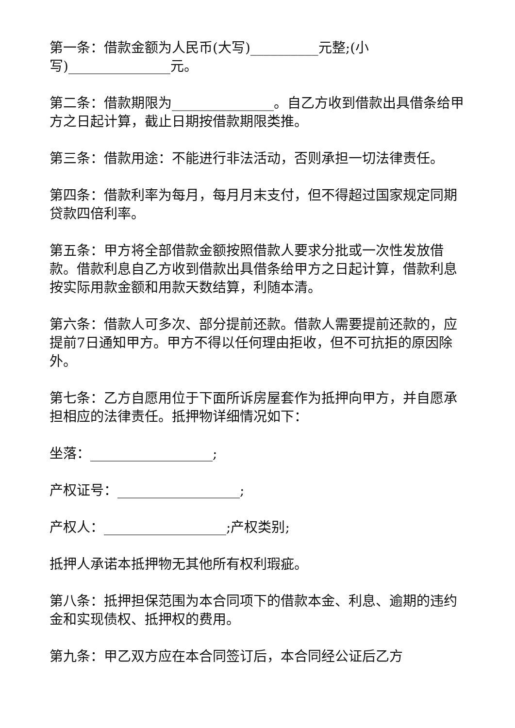第一条：借款金额为人民币(大写)__________元整;(小写)_______________元。
第二条：借款期限为_______________。自乙方收到借款出具借条给甲方之日起计算，截止日期按借款期限类推。
第三条：借款用途：不能进行非法活动，否则承担一切法律责任。
第四条：借款利率为每月，每月月末支付，但不得超过国家规定同期贷款四倍利率。
第五条：甲方将全部借款金额按照借款人要求分批或一次性发放借款。借款利息自乙方收到借款出具借条给甲方之日起计算，借款利息按实际用款金额和用款天数结算，利随本清。
第六条：借款人可多次、部分提前还款。借款人需要提前还款的，应提前7日通知甲方。甲方不得以任何理由拒收，但不可抗拒的原因除外。
第七条：乙方自愿用位于下面所诉房屋套作为抵押向甲方，并自愿承担相应的法律责任。抵押物详细情况如下：
坐落：__________________;
产权证号：__________________;
产权人：__________________;产权类别;
抵押人承诺本抵押物无其他所有权利瑕疵。
第八条：抵押担保范围为本合同项下的借款本金、利息、逾期的违约金和实现债权、抵押权的费用。
第九条：甲乙双方应在本合同签订后，本合同经公证后乙方